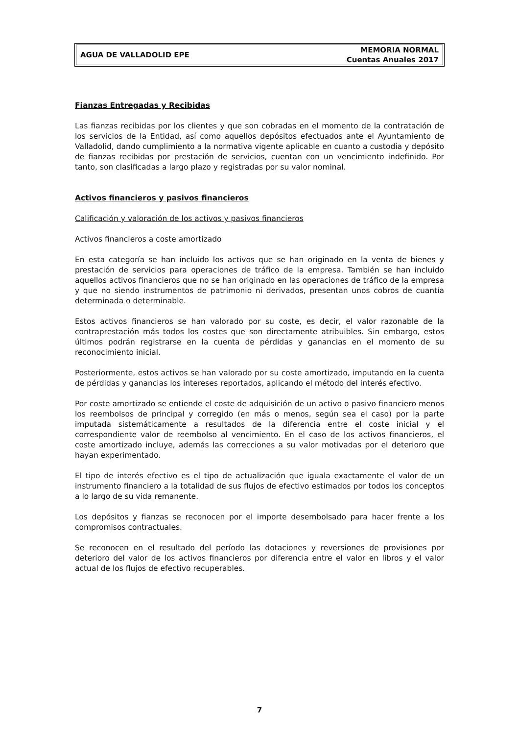AGUA DE VALLADOLID EPE
MEMORIA NORMAL
Cuentas Anuales 2017
Fianzas Entregadas y Recibidas
Las fianzas recibidas por los clientes y que son cobradas en el momento de la contratación de los servicios de la Entidad, así como aquellos depósitos efectuados ante el Ayuntamiento de Valladolid, dando cumplimiento a la normativa vigente aplicable en cuanto a custodia y depósito de fianzas recibidas por prestación de servicios, cuentan con un vencimiento indefinido. Por tanto, son clasificadas a largo plazo y registradas por su valor nominal.
Activos financieros y pasivos financieros
Calificación y valoración de los activos y pasivos financieros
Activos financieros a coste amortizado
En esta categoría se han incluido los activos que se han originado en la venta de bienes y prestación de servicios para operaciones de tráfico de la empresa. También se han incluido aquellos activos financieros que no se han originado en las operaciones de tráfico de la empresa y que no siendo instrumentos de patrimonio ni derivados, presentan unos cobros de cuantía determinada o determinable.
Estos activos financieros se han valorado por su coste, es decir, el valor razonable de la contraprestación más todos los costes que son directamente atribuibles. Sin embargo, estos últimos podrán registrarse en la cuenta de pérdidas y ganancias en el momento de su reconocimiento inicial.
Posteriormente, estos activos se han valorado por su coste amortizado, imputando en la cuenta de pérdidas y ganancias los intereses reportados, aplicando el método del interés efectivo.
Por coste amortizado se entiende el coste de adquisición de un activo o pasivo financiero menos los reembolsos de principal y corregido (en más o menos, según sea el caso) por la parte imputada sistemáticamente a resultados de la diferencia entre el coste inicial y el correspondiente valor de reembolso al vencimiento. En el caso de los activos financieros, el coste amortizado incluye, además las correcciones a su valor motivadas por el deterioro que hayan experimentado.
El tipo de interés efectivo es el tipo de actualización que iguala exactamente el valor de un instrumento financiero a la totalidad de sus flujos de efectivo estimados por todos los conceptos a lo largo de su vida remanente.
Los depósitos y fianzas se reconocen por el importe desembolsado para hacer frente a los compromisos contractuales.
Se reconocen en el resultado del período las dotaciones y reversiones de provisiones por deterioro del valor de los activos financieros por diferencia entre el valor en libros y el valor actual de los flujos de efectivo recuperables.
7